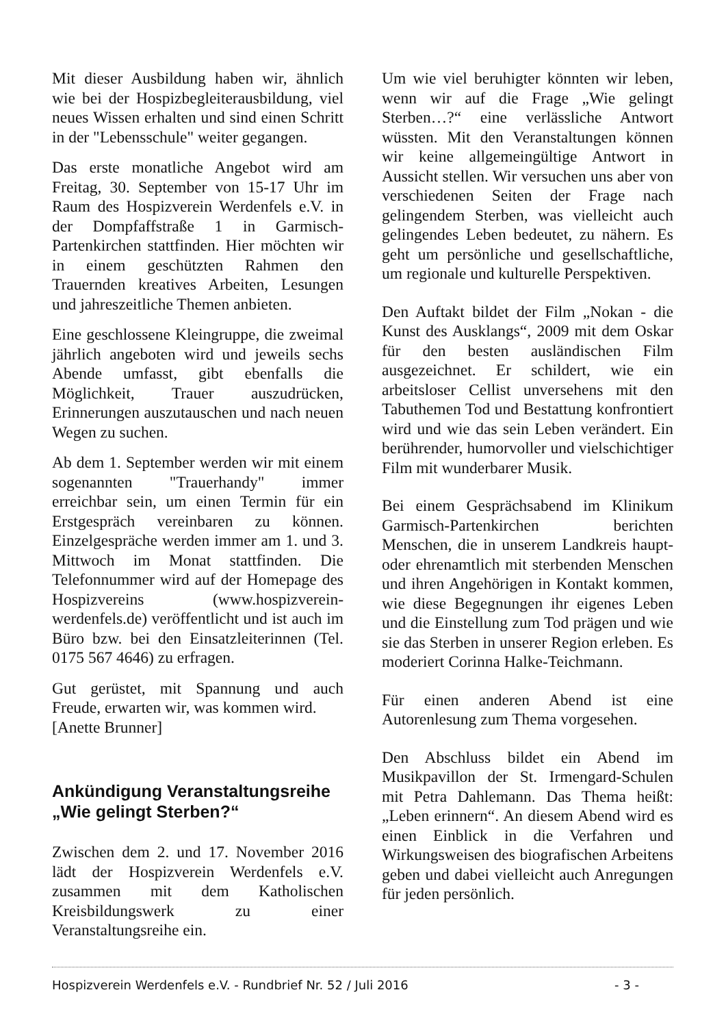Mit dieser Ausbildung haben wir, ähnlich wie bei der Hospizbegleiterausbildung, viel neues Wissen erhalten und sind einen Schritt in der "Lebensschule" weiter gegangen.
Das erste monatliche Angebot wird am Freitag, 30. September von 15-17 Uhr im Raum des Hospizverein Werdenfels e.V. in der Dompfaffstraße 1 in Garmisch-Partenkirchen stattfinden. Hier möchten wir in einem geschützten Rahmen den Trauernden kreatives Arbeiten, Lesungen und jahreszeitliche Themen anbieten.
Eine geschlossene Kleingruppe, die zweimal jährlich angeboten wird und jeweils sechs Abende umfasst, gibt ebenfalls die Möglichkeit, Trauer auszudrücken, Erinnerungen auszutauschen und nach neuen Wegen zu suchen.
Ab dem 1. September werden wir mit einem sogenannten "Trauerhandy" immer erreichbar sein, um einen Termin für ein Erstgespräch vereinbaren zu können. Einzelgespräche werden immer am 1. und 3. Mittwoch im Monat stattfinden. Die Telefonnummer wird auf der Homepage des Hospizvereins (www.hospizverein-werdenfels.de) veröffentlicht und ist auch im Büro bzw. bei den Einsatzleiterinnen (Tel. 0175 567 4646) zu erfragen.
Gut gerüstet, mit Spannung und auch Freude, erwarten wir, was kommen wird.
[Anette Brunner]
Ankündigung Veranstaltungsreihe „Wie gelingt Sterben?“
Zwischen dem 2. und 17. November 2016 lädt der Hospizverein Werdenfels e.V. zusammen mit dem Katholischen Kreisbildungswerk zu einer Veranstaltungsreihe ein.
Um wie viel beruhigter könnten wir leben, wenn wir auf die Frage „Wie gelingt Sterben…?“ eine verlässliche Antwort wüssten. Mit den Veranstaltungen können wir keine allgemeingültige Antwort in Aussicht stellen. Wir versuchen uns aber von verschiedenen Seiten der Frage nach gelingendem Sterben, was vielleicht auch gelingendes Leben bedeutet, zu nähern. Es geht um persönliche und gesellschaftliche, um regionale und kulturelle Perspektiven.
Den Auftakt bildet der Film „Nokan - die Kunst des Ausklangs“, 2009 mit dem Oskar für den besten ausländischen Film ausgezeichnet. Er schildert, wie ein arbeitsloser Cellist unversehens mit den Tabuthemen Tod und Bestattung konfrontiert wird und wie das sein Leben verändert. Ein berührender, humorvoller und vielschichtiger Film mit wunderbarer Musik.
Bei einem Gesprächsabend im Klinikum Garmisch-Partenkirchen berichten Menschen, die in unserem Landkreis haupt- oder ehrenamtlich mit sterbenden Menschen und ihren Angehörigen in Kontakt kommen, wie diese Begegnungen ihr eigenes Leben und die Einstellung zum Tod prägen und wie sie das Sterben in unserer Region erleben. Es moderiert Corinna Halke-Teichmann.
Für einen anderen Abend ist eine Autorenlesung zum Thema vorgesehen.
Den Abschluss bildet ein Abend im Musikpavillon der St. Irmengard-Schulen mit Petra Dahlemann. Das Thema heißt: „Leben erinnern“. An diesem Abend wird es einen Einblick in die Verfahren und Wirkungsweisen des biografischen Arbeitens geben und dabei vielleicht auch Anregungen für jeden persönlich.
Hospizverein Werdenfels e.V. - Rundbrief Nr. 52 / Juli 2016 - 3 -